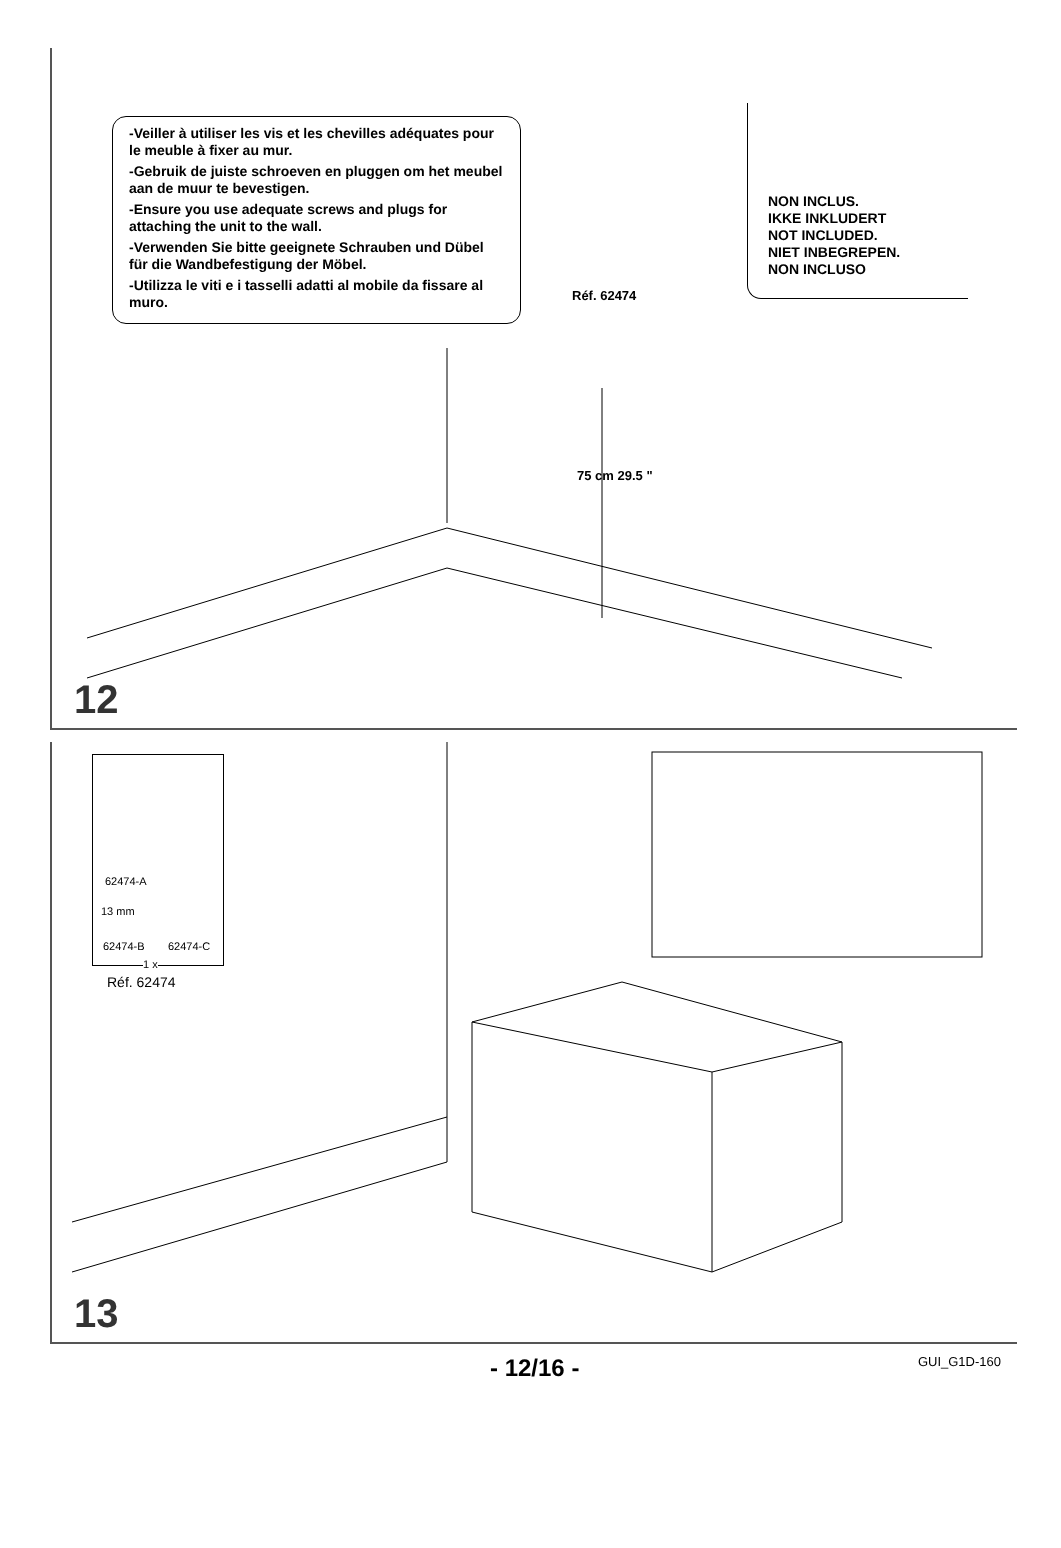-Veiller à utiliser les vis et les chevilles adéquates pour le meuble à fixer au mur.
-Gebruik de juiste schroeven en pluggen om het meubel aan de muur te bevestigen.
-Ensure you use adequate screws and plugs for attaching the unit to the wall.
-Verwenden Sie bitte geeignete Schrauben und Dübel für die Wandbefestigung der Möbel.
-Utilizza le viti e i tasselli adatti al mobile da fissare al muro.
NON INCLUS.
IKKE INKLUDERT
NOT INCLUDED.
NIET INBEGREPEN.
NON INCLUSO
Réf. 62474
75 cm 29.5 "
12
62474-A
62474-B 62474-C
13 mm
1 x
Réf. 62474
13
- 12/16 - GUI_G1D-160